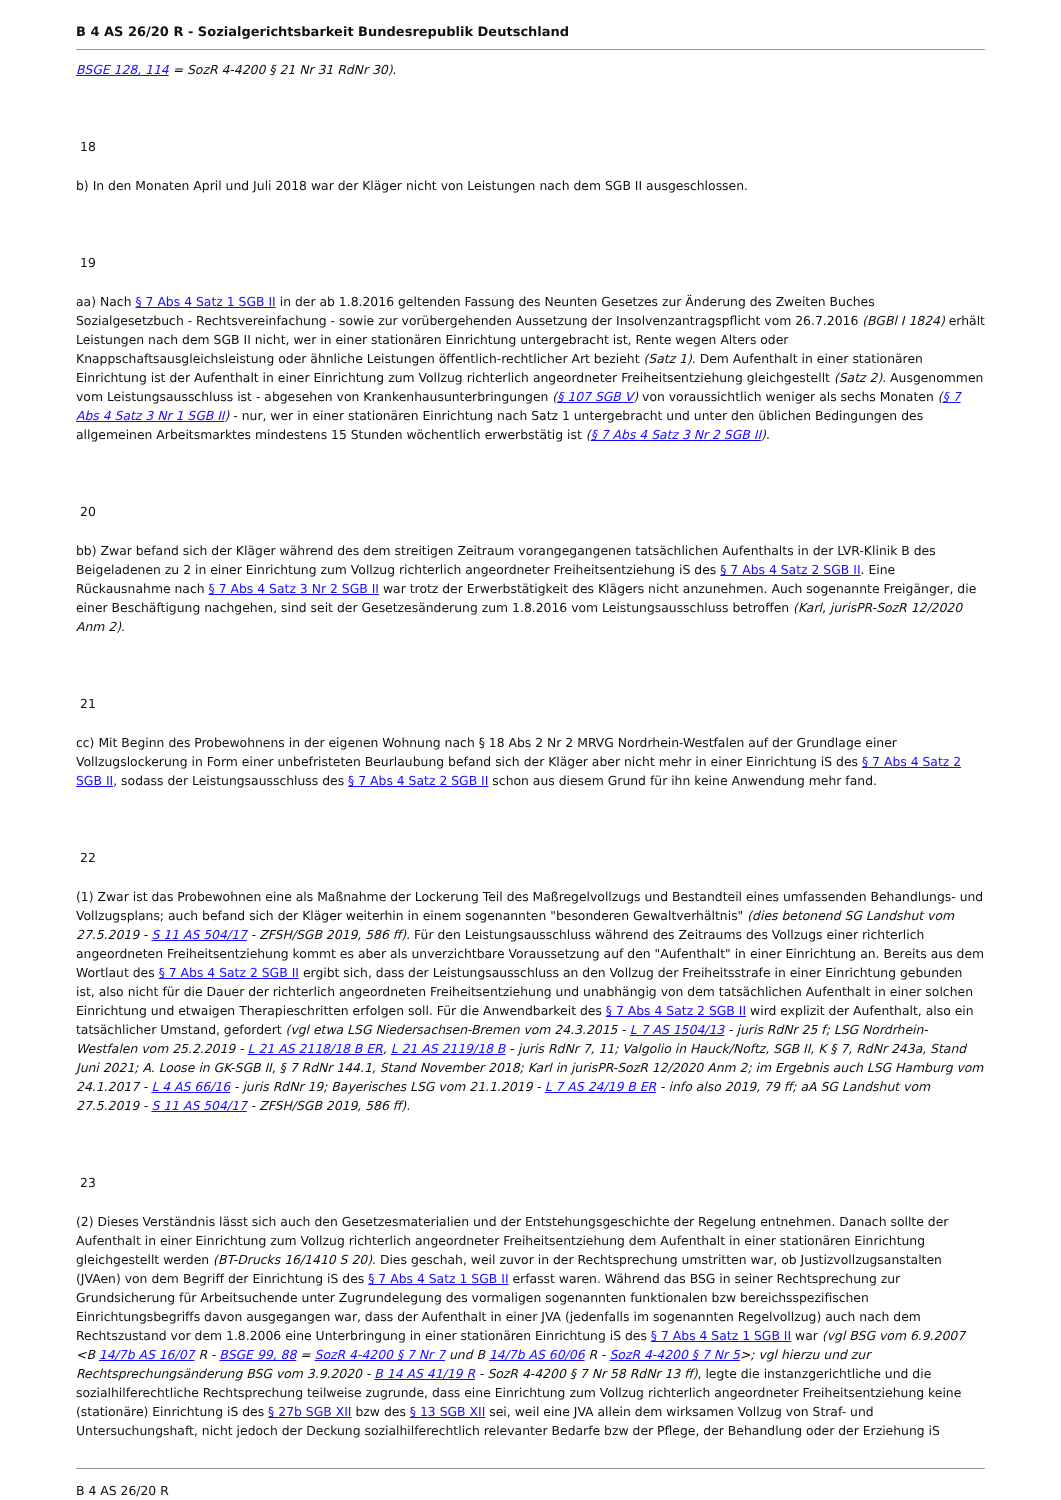B 4 AS 26/20 R - Sozialgerichtsbarkeit Bundesrepublik Deutschland
BSGE 128, 114 = SozR 4-4200 § 21 Nr 31 RdNr 30).
18
b) In den Monaten April und Juli 2018 war der Kläger nicht von Leistungen nach dem SGB II ausgeschlossen.
19
aa) Nach § 7 Abs 4 Satz 1 SGB II in der ab 1.8.2016 geltenden Fassung des Neunten Gesetzes zur Änderung des Zweiten Buches Sozialgesetzbuch - Rechtsvereinfachung - sowie zur vorübergehenden Aussetzung der Insolvenzantragspflicht vom 26.7.2016 (BGBl I 1824) erhält Leistungen nach dem SGB II nicht, wer in einer stationären Einrichtung untergebracht ist, Rente wegen Alters oder Knappschaftsausgleichsleistung oder ähnliche Leistungen öffentlich-rechtlicher Art bezieht (Satz 1). Dem Aufenthalt in einer stationären Einrichtung ist der Aufenthalt in einer Einrichtung zum Vollzug richterlich angeordneter Freiheitsentziehung gleichgestellt (Satz 2). Ausgenommen vom Leistungsausschluss ist - abgesehen von Krankenhausunterbringungen (§ 107 SGB V) von voraussichtlich weniger als sechs Monaten (§ 7 Abs 4 Satz 3 Nr 1 SGB II) - nur, wer in einer stationären Einrichtung nach Satz 1 untergebracht und unter den üblichen Bedingungen des allgemeinen Arbeitsmarktes mindestens 15 Stunden wöchentlich erwerbstätig ist (§ 7 Abs 4 Satz 3 Nr 2 SGB II).
20
bb) Zwar befand sich der Kläger während des dem streitigen Zeitraum vorangegangenen tatsächlichen Aufenthalts in der LVR-Klinik B des Beigeladenen zu 2 in einer Einrichtung zum Vollzug richterlich angeordneter Freiheitsentziehung iS des § 7 Abs 4 Satz 2 SGB II. Eine Rückausnahme nach § 7 Abs 4 Satz 3 Nr 2 SGB II war trotz der Erwerbstätigkeit des Klägers nicht anzunehmen. Auch sogenannte Freigänger, die einer Beschäftigung nachgehen, sind seit der Gesetzesänderung zum 1.8.2016 vom Leistungsausschluss betroffen (Karl, jurisPR-SozR 12/2020 Anm 2).
21
cc) Mit Beginn des Probewohnens in der eigenen Wohnung nach § 18 Abs 2 Nr 2 MRVG Nordrhein-Westfalen auf der Grundlage einer Vollzugslockerung in Form einer unbefristeten Beurlaubung befand sich der Kläger aber nicht mehr in einer Einrichtung iS des § 7 Abs 4 Satz 2 SGB II, sodass der Leistungsausschluss des § 7 Abs 4 Satz 2 SGB II schon aus diesem Grund für ihn keine Anwendung mehr fand.
22
(1) Zwar ist das Probewohnen eine als Maßnahme der Lockerung Teil des Maßregelvollzugs und Bestandteil eines umfassenden Behandlungs- und Vollzugsplans; auch befand sich der Kläger weiterhin in einem sogenannten "besonderen Gewaltverhältnis" (dies betonend SG Landshut vom 27.5.2019 - S 11 AS 504/17 - ZFSH/SGB 2019, 586 ff). Für den Leistungsausschluss während des Zeitraums des Vollzugs einer richterlich angeordneten Freiheitsentziehung kommt es aber als unverzichtbare Voraussetzung auf den "Aufenthalt" in einer Einrichtung an. Bereits aus dem Wortlaut des § 7 Abs 4 Satz 2 SGB II ergibt sich, dass der Leistungsausschluss an den Vollzug der Freiheitsstrafe in einer Einrichtung gebunden ist, also nicht für die Dauer der richterlich angeordneten Freiheitsentziehung und unabhängig von dem tatsächlichen Aufenthalt in einer solchen Einrichtung und etwaigen Therapieschritten erfolgen soll. Für die Anwendbarkeit des § 7 Abs 4 Satz 2 SGB II wird explizit der Aufenthalt, also ein tatsächlicher Umstand, gefordert (vgl etwa LSG Niedersachsen-Bremen vom 24.3.2015 - L 7 AS 1504/13 - juris RdNr 25 f; LSG Nordrhein-Westfalen vom 25.2.2019 - L 21 AS 2118/18 B ER, L 21 AS 2119/18 B - juris RdNr 7, 11; Valgolio in Hauck/Noftz, SGB II, K § 7, RdNr 243a, Stand Juni 2021; A. Loose in GK-SGB II, § 7 RdNr 144.1, Stand November 2018; Karl in jurisPR-SozR 12/2020 Anm 2; im Ergebnis auch LSG Hamburg vom 24.1.2017 - L 4 AS 66/16 - juris RdNr 19; Bayerisches LSG vom 21.1.2019 - L 7 AS 24/19 B ER - info also 2019, 79 ff; aA SG Landshut vom 27.5.2019 - S 11 AS 504/17 - ZFSH/SGB 2019, 586 ff).
23
(2) Dieses Verständnis lässt sich auch den Gesetzesmaterialien und der Entstehungsgeschichte der Regelung entnehmen. Danach sollte der Aufenthalt in einer Einrichtung zum Vollzug richterlich angeordneter Freiheitsentziehung dem Aufenthalt in einer stationären Einrichtung gleichgestellt werden (BT-Drucks 16/1410 S 20). Dies geschah, weil zuvor in der Rechtsprechung umstritten war, ob Justizvollzugsanstalten (JVAen) von dem Begriff der Einrichtung iS des § 7 Abs 4 Satz 1 SGB II erfasst waren. Während das BSG in seiner Rechtsprechung zur Grundsicherung für Arbeitsuchende unter Zugrundelegung des vormaligen sogenannten funktionalen bzw bereichsspezifischen Einrichtungsbegriffs davon ausgegangen war, dass der Aufenthalt in einer JVA (jedenfalls im sogenannten Regelvollzug) auch nach dem Rechtszustand vor dem 1.8.2006 eine Unterbringung in einer stationären Einrichtung iS des § 7 Abs 4 Satz 1 SGB II war (vgl BSG vom 6.9.2007 <B 14/7b AS 16/07 R - BSGE 99, 88 = SozR 4-4200 § 7 Nr 7 und B 14/7b AS 60/06 R - SozR 4-4200 § 7 Nr 5>; vgl hierzu und zur Rechtsprechungsänderung BSG vom 3.9.2020 - B 14 AS 41/19 R - SozR 4-4200 § 7 Nr 58 RdNr 13 ff), legte die instanzgerichtliche und die sozialhilferechtliche Rechtsprechung teilweise zugrunde, dass eine Einrichtung zum Vollzug richterlich angeordneter Freiheitsentziehung keine (stationäre) Einrichtung iS des § 27b SGB XII bzw des § 13 SGB XII sei, weil eine JVA allein dem wirksamen Vollzug von Straf- und Untersuchungshaft, nicht jedoch der Deckung sozialhilferechtlich relevanter Bedarfe bzw der Pflege, der Behandlung oder der Erziehung iS
B 4 AS 26/20 R